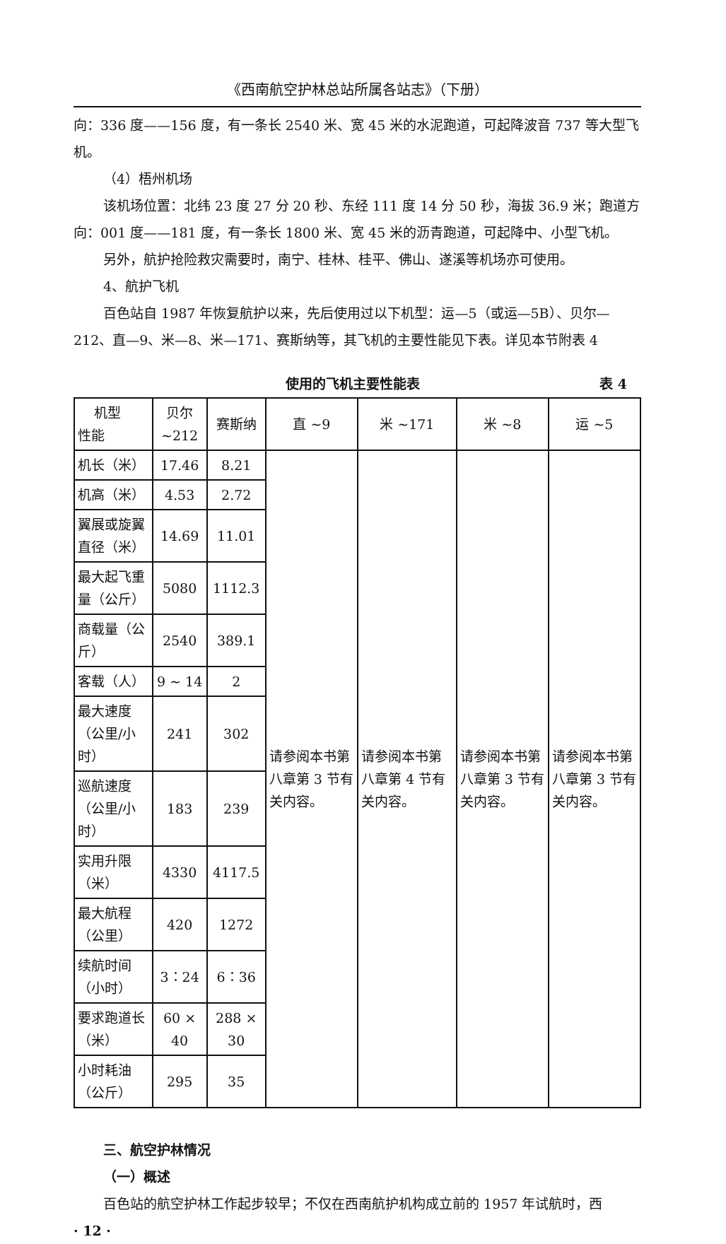《西南航空护林总站所属各站志》（下册）
向：336 度——156 度，有一条长 2540 米、宽 45 米的水泥跑道，可起降波音 737 等大型飞机。
（4）梧州机场
该机场位置：北纬 23 度 27 分 20 秒、东经 111 度 14 分 50 秒，海拔 36.9 米；跑道方向：001 度——181 度，有一条长 1800 米、宽 45 米的沥青跑道，可起降中、小型飞机。
另外，航护抢险救灾需要时，南宁、桂林、桂平、佛山、遂溪等机场亦可使用。
4、航护飞机
百色站自 1987 年恢复航护以来，先后使用过以下机型：运—5（或运—5B）、贝尔—212、直—9、米—8、米—171、赛斯纳等，其飞机的主要性能见下表。详见本节附表 4
使用的飞机主要性能表 表 4
| 机型 性能 | 贝尔 ~212 | 赛斯纳 | 直 ~9 | 米 ~171 | 米 ~8 | 运 ~5 |
| 机长（米） | 17.46 | 8.21 | 请参阅本书第八章第 3 节有关内容。 | 请参阅本书第八章第 4 节有关内容。 | 请参阅本书第八章第 3 节有关内容。 | 请参阅本书第八章第 3 节有关内容。 |
| 机高（米） | 4.53 | 2.72 | | | | |
| 翼展或旋翼直径（米） | 14.69 | 11.01 | | | | |
| 最大起飞重量（公斤） | 5080 | 1112.3 | | | | |
| 商载量（公斤） | 2540 | 389.1 | | | | |
| 客载（人） | 9 ~ 14 | 2 | | | | |
| 最大速度（公里/小时） | 241 | 302 | | | | |
| 巡航速度（公里/小时） | 183 | 239 | | | | |
| 实用升限（米） | 4330 | 4117.5 | | | | |
| 最大航程（公里） | 420 | 1272 | | | | |
| 续航时间（小时） | 3：24 | 6：36 | | | | |
| 要求跑道长（米） | 60 × 40 | 288 × 30 | | | | |
| 小时耗油（公斤） | 295 | 35 | | | | |
三、航空护林情况
（一）概述
百色站的航空护林工作起步较早；不仅在西南航护机构成立前的 1957 年试航时，西
· 12 ·